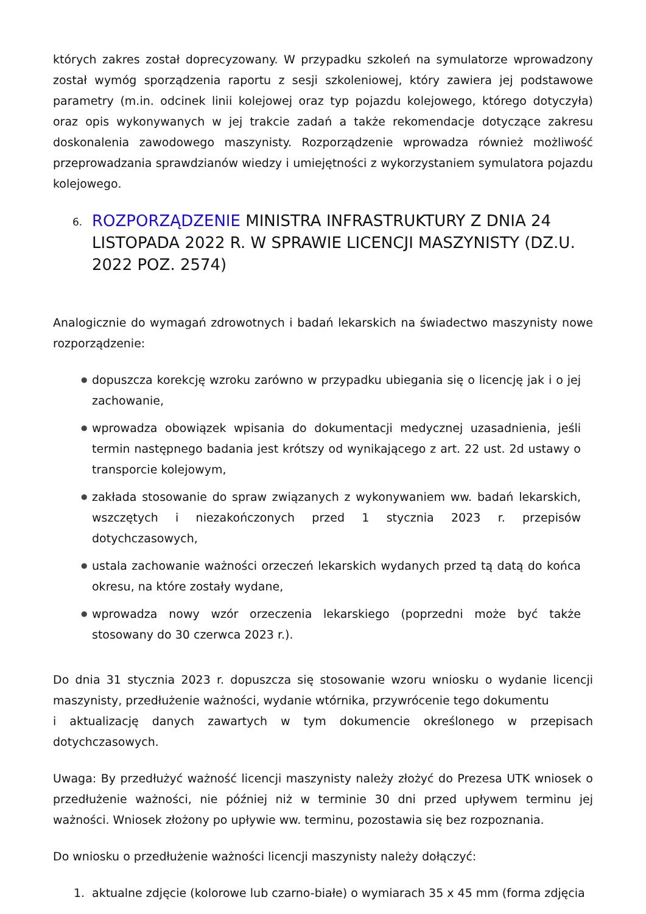których zakres został doprecyzowany. W przypadku szkoleń na symulatorze wprowadzony został wymóg sporządzenia raportu z sesji szkoleniowej, który zawiera jej podstawowe parametry (m.in. odcinek linii kolejowej oraz typ pojazdu kolejowego, którego dotyczyła) oraz opis wykonywanych w jej trakcie zadań a także rekomendacje dotyczące zakresu doskonalenia zawodowego maszynisty. Rozporządzenie wprowadza również możliwość przeprowadzania sprawdzianów wiedzy i umiejętności z wykorzystaniem symulatora pojazdu kolejowego.
6. ROZPORZĄDZENIE MINISTRA INFRASTRUKTURY Z DNIA 24 LISTOPADA 2022 R. W SPRAWIE LICENCJI MASZYNISTY (DZ.U. 2022 POZ. 2574)
Analogicznie do wymagań zdrowotnych i badań lekarskich na świadectwo maszynisty nowe rozporządzenie:
● dopuszcza korekcję wzroku zarówno w przypadku ubiegania się o licencję jak i o jej zachowanie,
● wprowadza obowiązek wpisania do dokumentacji medycznej uzasadnienia, jeśli termin następnego badania jest krótszy od wynikającego z art. 22 ust. 2d ustawy o transporcie kolejowym,
● zakłada stosowanie do spraw związanych z wykonywaniem ww. badań lekarskich, wszczętych i niezakończonych przed 1 stycznia 2023 r. przepisów dotychczasowych,
● ustala zachowanie ważności orzeczeń lekarskich wydanych przed tą datą do końca okresu, na które zostały wydane,
● wprowadza nowy wzór orzeczenia lekarskiego (poprzedni może być także stosowany do 30 czerwca 2023 r.).
Do dnia 31 stycznia 2023 r. dopuszcza się stosowanie wzoru wniosku o wydanie licencji maszynisty, przedłużenie ważności, wydanie wtórnika, przywrócenie tego dokumentu
i aktualizację danych zawartych w tym dokumencie określonego w przepisach dotychczasowych.
Uwaga: By przedłużyć ważność licencji maszynisty należy złożyć do Prezesa UTK wniosek o przedłużenie ważności, nie później niż w terminie 30 dni przed upływem terminu jej ważności. Wniosek złożony po upływie ww. terminu, pozostawia się bez rozpoznania.
Do wniosku o przedłużenie ważności licencji maszynisty należy dołączyć:
1. aktualne zdjęcie (kolorowe lub czarno-białe) o wymiarach 35 x 45 mm (forma zdjęcia